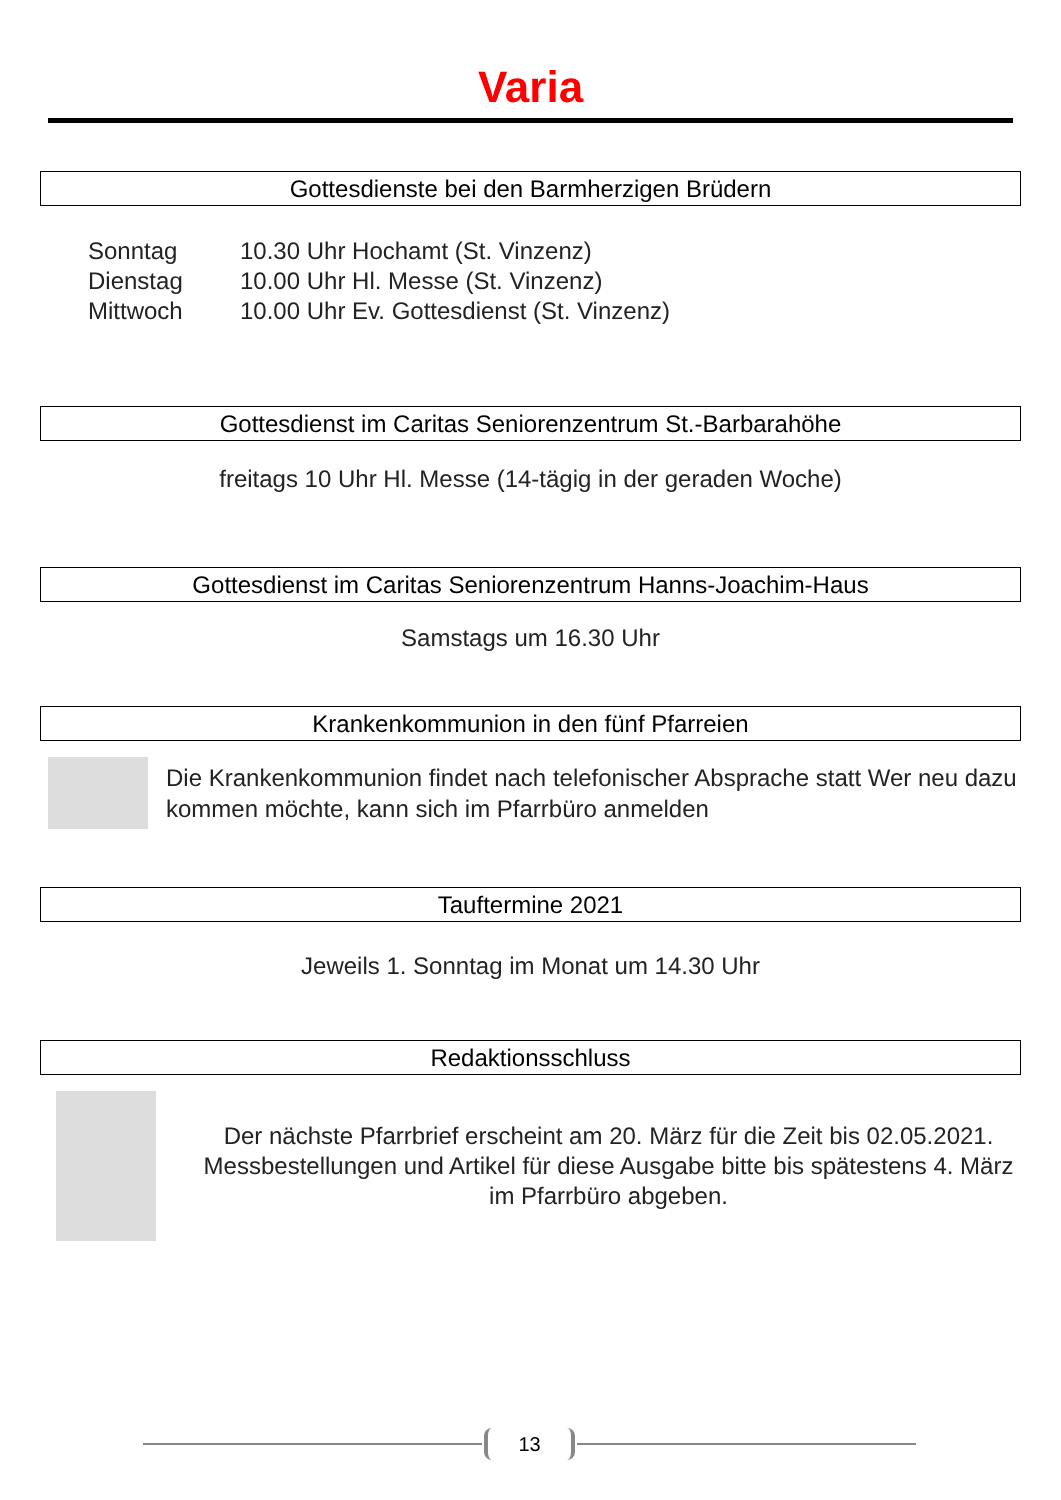Varia
Gottesdienste bei den Barmherzigen Brüdern
Sonntag 10.30 Uhr Hochamt (St. Vinzenz)
Dienstag 10.00 Uhr Hl. Messe (St. Vinzenz)
Mittwoch 10.00 Uhr Ev. Gottesdienst (St. Vinzenz)
Gottesdienst im Caritas Seniorenzentrum St.-Barbarahöhe
freitags 10 Uhr Hl. Messe (14-tägig in der geraden Woche)
Gottesdienst im Caritas Seniorenzentrum Hanns-Joachim-Haus
Samstags um 16.30 Uhr
Krankenkommunion in den fünf Pfarreien
Die Krankenkommunion findet nach telefonischer Absprache statt Wer neu dazu kommen möchte, kann sich im Pfarrbüro anmelden
Tauftermine 2021
Jeweils 1. Sonntag im Monat um 14.30 Uhr
Redaktionsschluss
Der nächste Pfarrbrief erscheint am 20. März für die Zeit bis 02.05.2021. Messbestellungen und Artikel für diese Ausgabe bitte bis spätestens 4. März im Pfarrbüro abgeben.
13